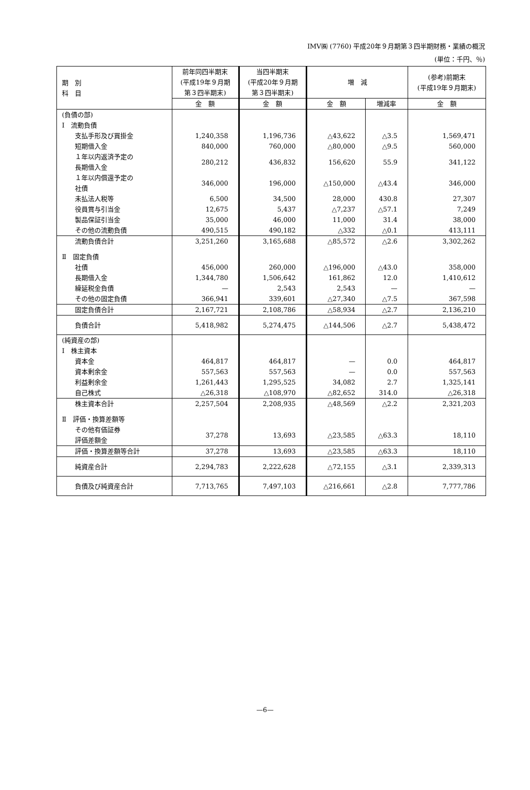IMV㈱ (7760) 平成20年９月期第３四半期財務・業績の概況
(単位：千円、％)
| 期 別 科 目 | 前年同四半期末 (平成19年９月期 第３四半期末) | 当四半期末 (平成20年９月期 第３四半期末) | 増 減 | | (参考)前期末 (平成19年９月期末) |
| --- | --- | --- | --- | --- | --- |
| | 金 額 | 金 額 | 金 額 | 増減率 | 金 額 |
| (負債の部) | | | | | |
| Ⅰ 流動負債 | | | | | |
| 支払手形及び買掛金 | 1,240,358 | 1,196,736 | △43,622 | △3.5 | 1,569,471 |
| 短期借入金 | 840,000 | 760,000 | △80,000 | △9.5 | 560,000 |
| １年以内返済予定の 長期借入金 | 280,212 | 436,832 | 156,620 | 55.9 | 341,122 |
| １年以内償還予定の 社債 | 346,000 | 196,000 | △150,000 | △43.4 | 346,000 |
| 未払法人税等 | 6,500 | 34,500 | 28,000 | 430.8 | 27,307 |
| 役員賞与引当金 | 12,675 | 5,437 | △7,237 | △57.1 | 7,249 |
| 製品保証引当金 | 35,000 | 46,000 | 11,000 | 31.4 | 38,000 |
| その他の流動負債 | 490,515 | 490,182 | △332 | △0.1 | 413,111 |
| 流動負債合計 | 3,251,260 | 3,165,688 | △85,572 | △2.6 | 3,302,262 |
| Ⅱ 固定負債 | | | | | |
| 社債 | 456,000 | 260,000 | △196,000 | △43.0 | 358,000 |
| 長期借入金 | 1,344,780 | 1,506,642 | 161,862 | 12.0 | 1,410,612 |
| 繰延税金負債 | — | 2,543 | 2,543 | — | — |
| その他の固定負債 | 366,941 | 339,601 | △27,340 | △7.5 | 367,598 |
| 固定負債合計 | 2,167,721 | 2,108,786 | △58,934 | △2.7 | 2,136,210 |
| 負債合計 | 5,418,982 | 5,274,475 | △144,506 | △2.7 | 5,438,472 |
| (純資産の部) | | | | | |
| Ⅰ 株主資本 | | | | | |
| 資本金 | 464,817 | 464,817 | — | 0.0 | 464,817 |
| 資本剰余金 | 557,563 | 557,563 | — | 0.0 | 557,563 |
| 利益剰余金 | 1,261,443 | 1,295,525 | 34,082 | 2.7 | 1,325,141 |
| 自己株式 | △26,318 | △108,970 | △82,652 | 314.0 | △26,318 |
| 株主資本合計 | 2,257,504 | 2,208,935 | △48,569 | △2.2 | 2,321,203 |
| Ⅱ 評価・換算差額等 | | | | | |
| その他有価証券 評価差額金 | 37,278 | 13,693 | △23,585 | △63.3 | 18,110 |
| 評価・換算差額等合計 | 37,278 | 13,693 | △23,585 | △63.3 | 18,110 |
| 純資産合計 | 2,294,783 | 2,222,628 | △72,155 | △3.1 | 2,339,313 |
| 負債及び純資産合計 | 7,713,765 | 7,497,103 | △216,661 | △2.8 | 7,777,786 |
—6—